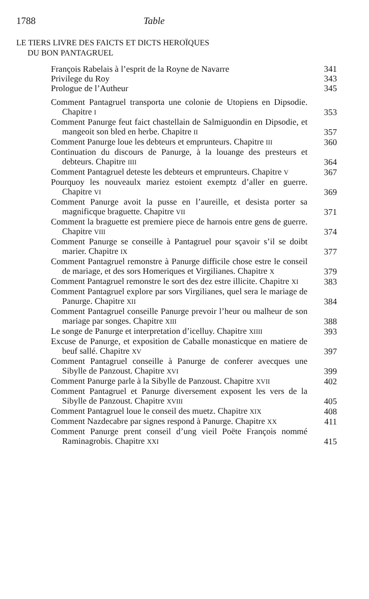1788 Table
LE TIERS LIVRE DES FAICTS ET DICTS HEROÏQUES
DU BON PANTAGRUEL
François Rabelais à l’esprit de la Royne de Navarre
341
Privilege du Roy
343
Prologue de l’Autheur
345
Comment Pantagruel transporta une colonie de Utopiens en Dipsodie. Chapitre I
353
Comment Panurge feut faict chastellain de Salmiguondin en Dipsodie, et mangeoit son bled en herbe. Chapitre II
357
Comment Panurge loue les debteurs et emprunteurs. Chapitre III
360
Continuation du discours de Panurge, à la louange des presteurs et debteurs. Chapitre IIII
364
Comment Pantagruel deteste les debteurs et emprunteurs. Chapitre V
367
Pourquoy les nouveaulx mariez estoient exemptz d’aller en guerre. Chapitre VI
369
Comment Panurge avoit la pusse en l’aureille, et desista porter sa magnificque braguette. Chapitre VII
371
Comment la braguette est premiere piece de harnois entre gens de guerre. Chapitre VIII
374
Comment Panurge se conseille à Pantagruel pour sçavoir s’il se doibt marier. Chapitre IX
377
Comment Pantagruel remonstre à Panurge difficile chose estre le conseil de mariage, et des sors Homeriques et Virgilianes. Chapitre X
379
Comment Pantagruel remonstre le sort des dez estre illicite. Chapitre XI
383
Comment Pantagruel explore par sors Virgilianes, quel sera le mariage de Panurge. Chapitre XII
384
Comment Pantagruel conseille Panurge prevoir l’heur ou malheur de son mariage par songes. Chapitre XIII
388
Le songe de Panurge et interpretation d’icelluy. Chapitre XIIII
393
Excuse de Panurge, et exposition de Caballe monasticque en matiere de beuf sallé. Chapitre XV
397
Comment Pantagruel conseille à Panurge de conferer avecques une Sibylle de Panzoust. Chapitre XVI
399
Comment Panurge parle à la Sibylle de Panzoust. Chapitre XVII
402
Comment Pantagruel et Panurge diversement exposent les vers de la Sibylle de Panzoust. Chapitre XVIII
405
Comment Pantagruel loue le conseil des muetz. Chapitre XIX
408
Comment Nazdecabre par signes respond à Panurge. Chapitre XX
411
Comment Panurge prent conseil d’ung vieil Poëte François nommé Raminagrobis. Chapitre XXI
415